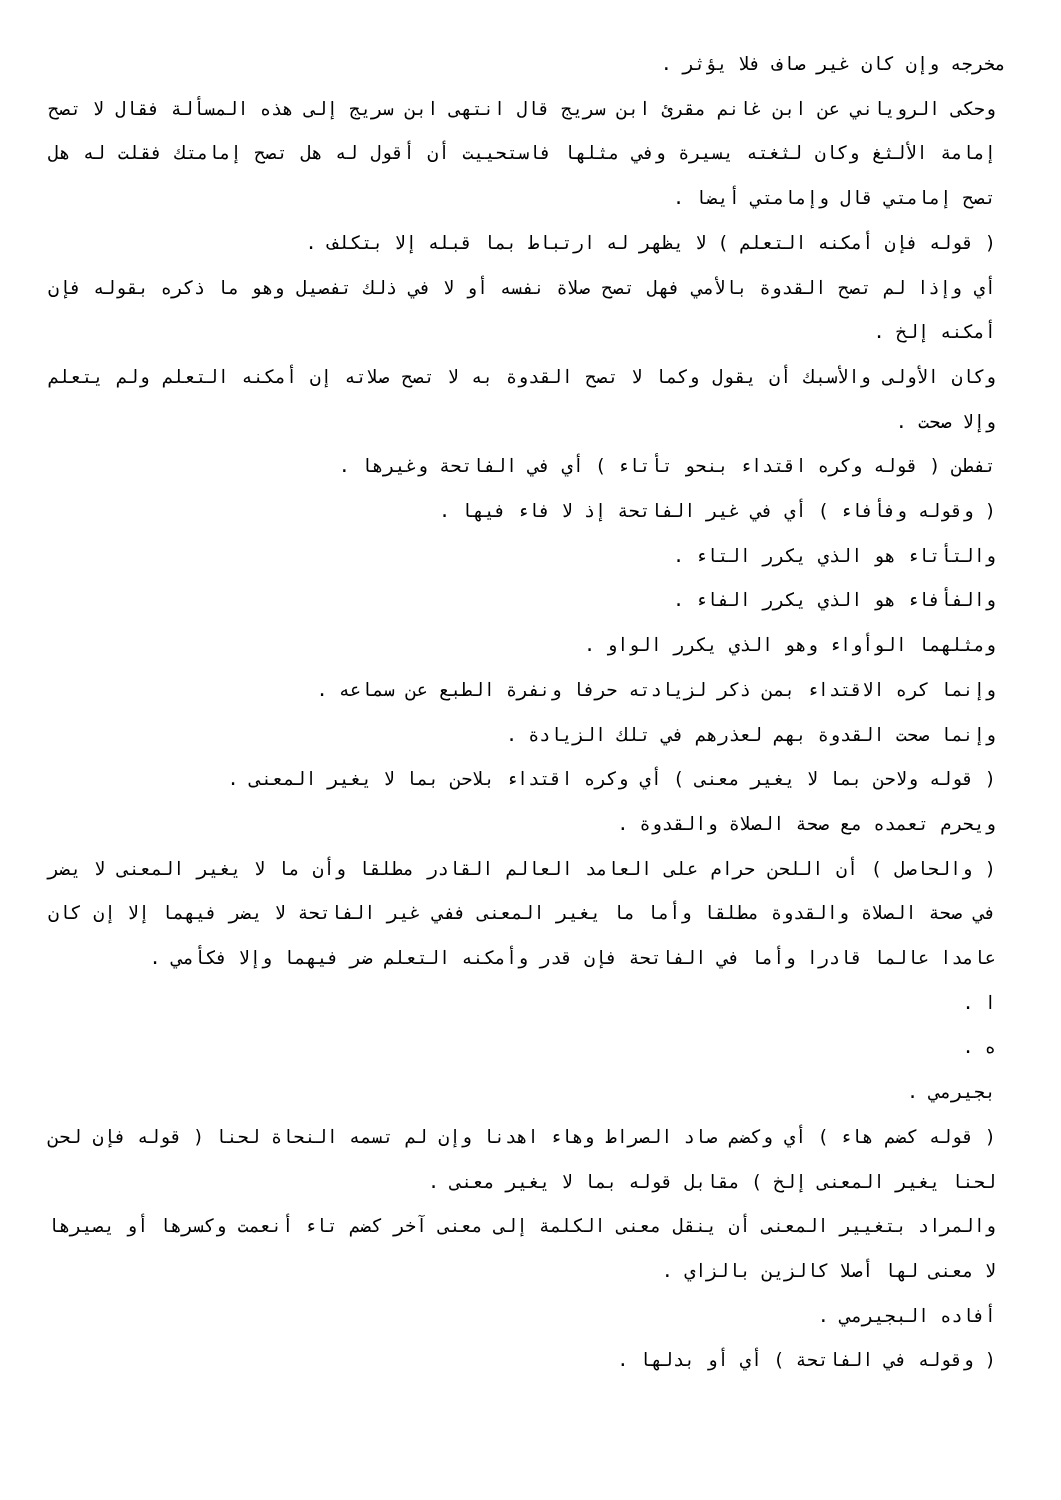مخرجه وإن كان غير صاف فلا يؤثر .
وحكى الروياني عن ابن غانم مقرئ ابن سريج قال انتهى ابن سريج إلى هذه المسألة فقال لا تصح إمامة الألثغ وكان لثغته يسيرة وفي مثلها فاستحييت أن أقول له هل تصح إمامتك فقلت له هل تصح إمامتي قال وإمامتي أيضا .
( قوله فإن أمكنه التعلم ) لا يظهر له ارتباط بما قبله إلا بتكلف .
أي وإذا لم تصح القدوة بالأمي فهل تصح صلاة نفسه أو لا في ذلك تفصيل وهو ما ذكره بقوله فإن أمكنه إلخ .
وكان الأولى والأسبك أن يقول وكما لا تصح القدوة به لا تصح صلاته إن أمكنه التعلم ولم يتعلم وإلا صحت .
تفطن ( قوله وكره اقتداء بنحو تأتاء ) أي في الفاتحة وغيرها .
( وقوله وفأفاء ) أي في غير الفاتحة إذ لا فاء فيها .
والتأتاء هو الذي يكرر التاء .
والفأفاء هو الذي يكرر الفاء .
ومثلهما الوأواء وهو الذي يكرر الواو .
وإنما كره الاقتداء بمن ذكر لزيادته حرفا ونفرة الطبع عن سماعه .
وإنما صحت القدوة بهم لعذرهم في تلك الزيادة .
( قوله ولاحن بما لا يغير معنى ) أي وكره اقتداء بلاحن بما لا يغير المعنى .
ويحرم تعمده مع صحة الصلاة والقدوة .
( والحاصل ) أن اللحن حرام على العامد العالم القادر مطلقا وأن ما لا يغير المعنى لا يضر في صحة الصلاة والقدوة مطلقا وأما ما يغير المعنى ففي غير الفاتحة لا يضر فيهما إلا إن كان عامدا عالما قادرا وأما في الفاتحة فإن قدر وأمكنه التعلم ضر فيهما وإلا فكأمي .
ا .
ه .
بجيرمي .
( قوله كضم هاء ) أي وكضم صاد الصراط وهاء اهدنا وإن لم تسمه النحاة لحنا ( قوله فإن لحن لحنا يغير المعنى إلخ ) مقابل قوله بما لا يغير معنى .
والمراد بتغيير المعنى أن ينقل معنى الكلمة إلى معنى آخر كضم تاء أنعمت وكسرها أو يصيرها لا معنى لها أصلا كالزين بالزاي .
أفاده البجيرمي .
( وقوله في الفاتحة ) أي أو بدلها .